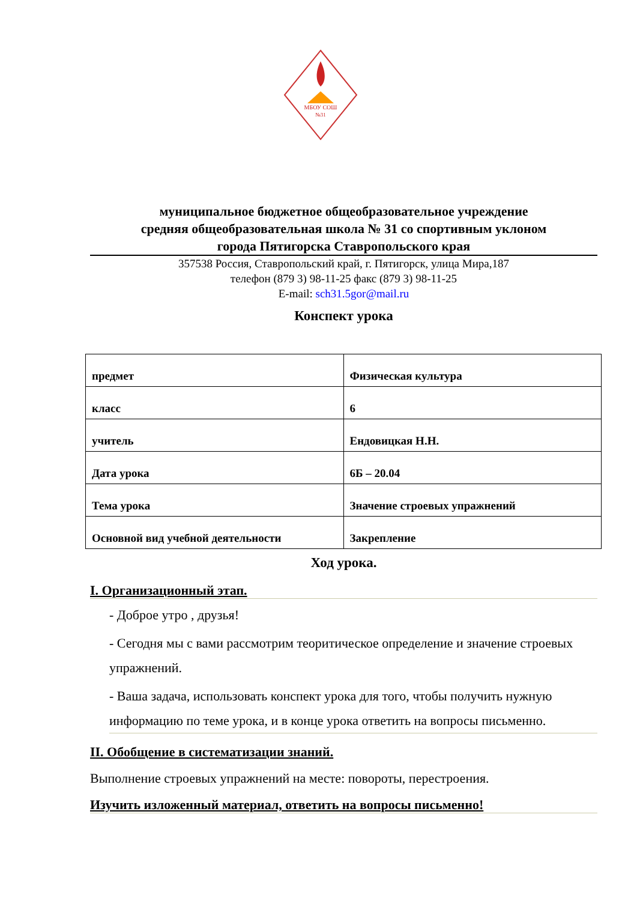МБОУ СОШ
№31
муниципальное бюджетное общеобразовательное учреждение
средняя общеобразовательная школа № 31 со спортивным уклоном
города Пятигорска Ставропольского края
357538 Россия, Ставропольский край, г. Пятигорск, улица Мира,187
телефон (879 3) 98-11-25 факс (879 3) 98-11-25
E-mail: sch31.5gor@mail.ru
Конспект урока
| предмет | Физическая культура |
| класс | 6 |
| учитель | Ендовицкая Н.Н. |
| Дата урока | 6Б – 20.04 |
| Тема урока | Значение строевых упражнений |
| Основной вид учебной деятельности | Закрепление |
Ход урока.
I. Организационный этап.
- Доброе утро , друзья!
- Сегодня мы с вами рассмотрим теоритическое определение и значение строевых упражнений.
- Ваша задача, использовать конспект урока для того, чтобы получить нужную информацию по теме урока, и в конце урока ответить на вопросы письменно.
II. Обобщение в систематизации знаний.
Выполнение строевых упражнений на месте: повороты, перестроения.
Изучить изложенный материал, ответить на вопросы письменно!